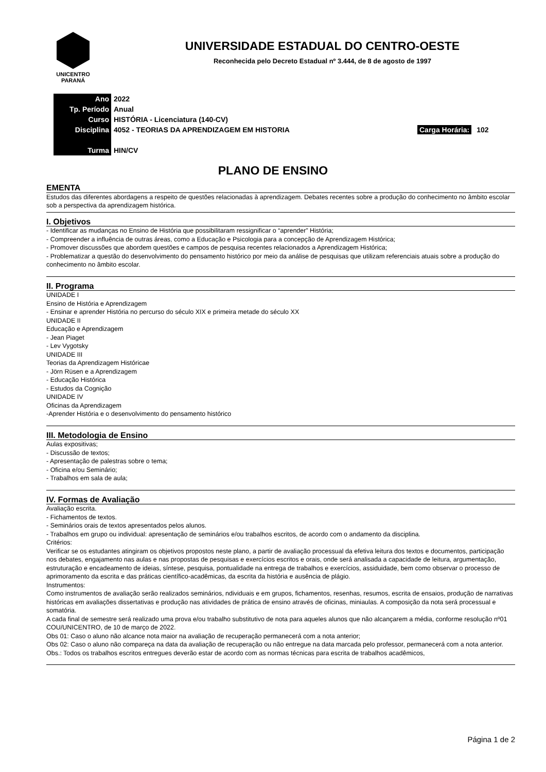UNICENTRO
PARANÁ
UNIVERSIDADE ESTADUAL DO CENTRO-OESTE
Reconhecida pelo Decreto Estadual nº 3.444, de 8 de agosto de 1997
| Ano | 2022 | |
| Tp. Período | Anual | |
| Curso | HISTÓRIA - Licenciatura (140-CV) | |
| Disciplina | 4052 - TEORIAS DA APRENDIZAGEM EM HISTORIA | Carga Horária: 102 |
| Turma | HIN/CV | |
PLANO DE ENSINO
EMENTA
Estudos das diferentes abordagens a respeito de questões relacionadas à aprendizagem. Debates recentes sobre a produção do conhecimento no âmbito escolar sob a perspectiva da aprendizagem histórica.
I. Objetivos
- Identificar as mudanças no Ensino de História que possibilitaram ressignificar o “aprender” História;
- Compreender a influência de outras áreas, como a Educação e Psicologia para a concepção de Aprendizagem Histórica;
- Promover discussões que abordem questões e campos de pesquisa recentes relacionados a Aprendizagem Histórica;
- Problematizar a questão do desenvolvimento do pensamento histórico por meio da análise de pesquisas que utilizam referenciais atuais sobre a produção do conhecimento no âmbito escolar.
II. Programa
UNIDADE I
Ensino de História e Aprendizagem
- Ensinar e aprender História no percurso do século XIX e primeira metade do século XX
UNIDADE II
Educação e Aprendizagem
- Jean Piaget
- Lev Vygotsky
UNIDADE III
Teorias da Aprendizagem Históricae
- Jörn Rüsen e a Aprendizagem
- Educação Histórica
- Estudos da Cognição
UNIDADE IV
Oficinas da Aprendizagem
-Aprender História e o desenvolvimento do pensamento histórico
III. Metodologia de Ensino
Aulas expositivas;
- Discussão de textos;
- Apresentação de palestras sobre o tema;
- Oficina e/ou Seminário;
- Trabalhos em sala de aula;
IV. Formas de Avaliação
Avaliação escrita.
- Fichamentos de textos.
- Seminários orais de textos apresentados pelos alunos.
- Trabalhos em grupo ou individual: apresentação de seminários e/ou trabalhos escritos, de acordo com o andamento da disciplina.
Critérios:
Verificar se os estudantes atingiram os objetivos propostos neste plano, a partir de avaliação processual da efetiva leitura dos textos e documentos, participação nos debates, engajamento nas aulas e nas propostas de pesquisas e exercícios escritos e orais, onde será analisada a capacidade de leitura, argumentação, estruturação e encadeamento de ideias, síntese, pesquisa, pontualidade na entrega de trabalhos e exercícios, assiduidade, bem como observar o processo de aprimoramento da escrita e das práticas científico-acadêmicas, da escrita da história e ausência de plágio.
Instrumentos:
Como instrumentos de avaliação serão realizados seminários, ndividuais e em grupos, fichamentos, resenhas, resumos, escrita de ensaios, produção de narrativas históricas em avaliações dissertativas e produção nas atividades de prática de ensino através de oficinas, miniaulas. A composição da nota será processual e somatória.
A cada final de semestre será realizado uma prova e/ou trabalho substitutivo de nota para aqueles alunos que não alcançarem a média, conforme resolução nº01 COU/UNICENTRO, de 10 de março de 2022.
Obs 01: Caso o aluno não alcance nota maior na avaliação de recuperação permanecerá com a nota anterior;
Obs 02: Caso o aluno não compareça na data da avaliação de recuperação ou não entregue na data marcada pelo professor, permanecerá com a nota anterior.
Obs.: Todos os trabalhos escritos entregues deverão estar de acordo com as normas técnicas para escrita de trabalhos acadêmicos,
Página 1 de 2